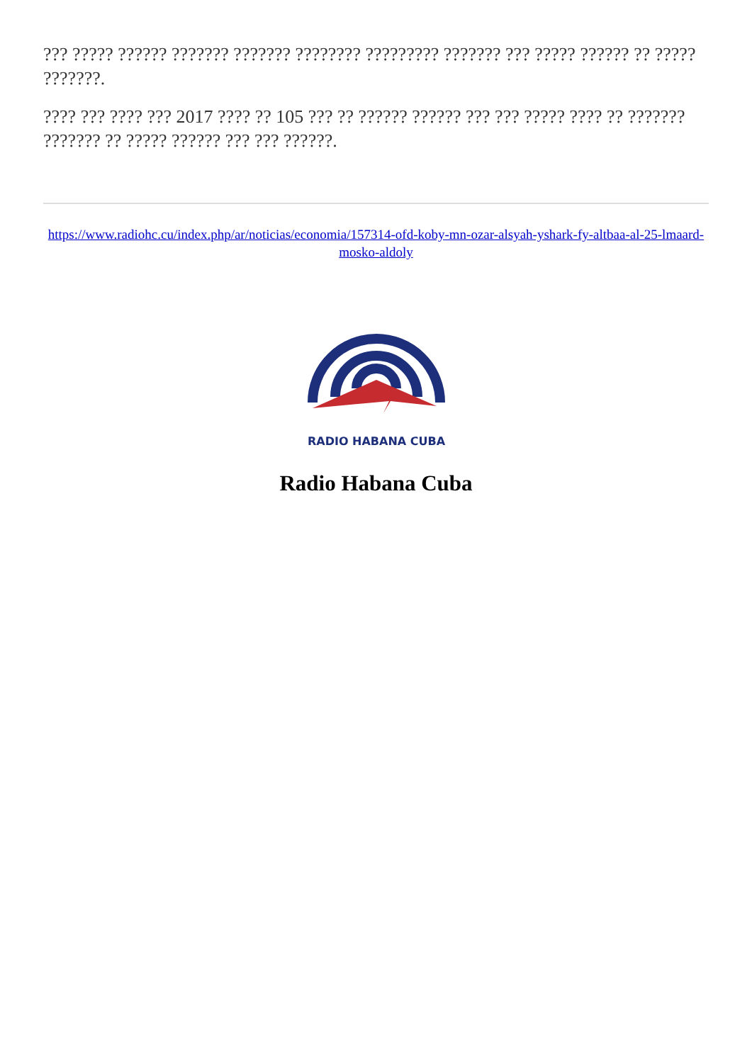??? ????? ?????? ??????? ??????? ???????? ????????? ??????? ??? ????? ?????? ?? ????? ???????.
???? ??? ???? ??? 2017 ???? ?? 105 ??? ?? ?????? ?????? ??? ??? ????? ???? ?? ??????? ??????? ?? ????? ?????? ??? ??? ??????.
https://www.radiohc.cu/index.php/ar/noticias/economia/157314-ofd-koby-mn-ozar-alsyah-yshark-fy-altbaa-al-25-lmaard-mosko-aldoly
RADIO HABANA CUBA
Radio Habana Cuba